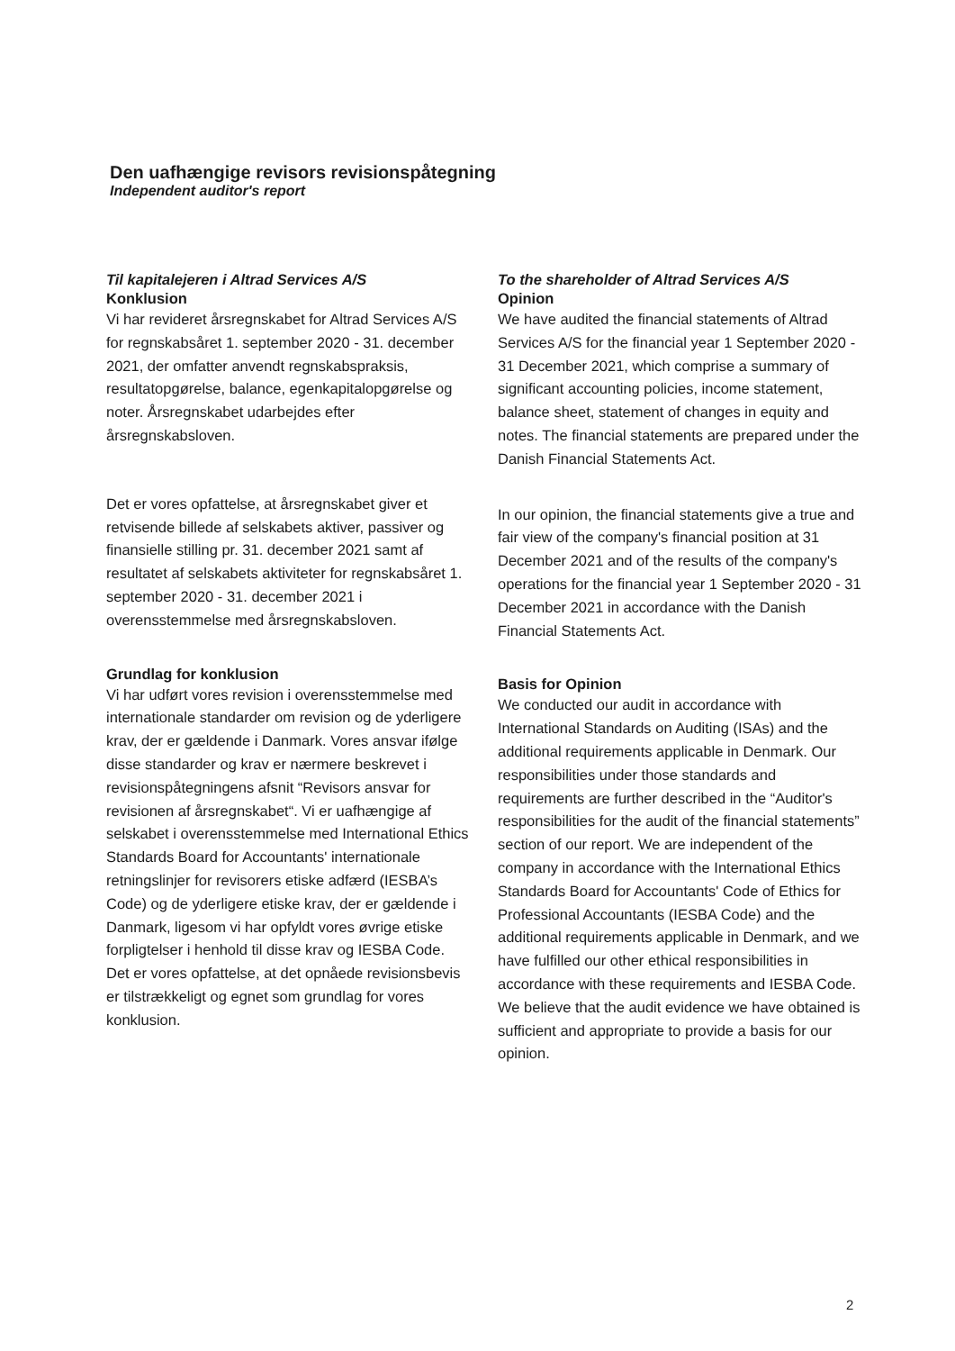Den uafhængige revisors revisionspåtegning
Independent auditor's report
Til kapitalejeren i Altrad Services A/S
Konklusion
Vi har revideret årsregnskabet for Altrad Services A/S for regnskabsåret 1. september 2020 - 31. december 2021, der omfatter anvendt regnskabspraksis, resultatopgørelse, balance, egenkapitalopgørelse og noter. Årsregnskabet udarbejdes efter årsregnskabsloven.
Det er vores opfattelse, at årsregnskabet giver et retvisende billede af selskabets aktiver, passiver og finansielle stilling pr. 31. december 2021 samt af resultatet af selskabets aktiviteter for regnskabsåret 1. september 2020 - 31. december 2021 i overensstemmelse med årsregnskabsloven.
Grundlag for konklusion
Vi har udført vores revision i overensstemmelse med internationale standarder om revision og de yderligere krav, der er gældende i Danmark. Vores ansvar ifølge disse standarder og krav er nærmere beskrevet i revisionspåtegningens afsnit “Revisors ansvar for revisionen af årsregnskabet“. Vi er uafhængige af selskabet i overensstemmelse med International Ethics Standards Board for Accountants' internationale retningslinjer for revisorers etiske adfærd (IESBA’s Code) og de yderligere etiske krav, der er gældende i Danmark, ligesom vi har opfyldt vores øvrige etiske forpligtelser i henhold til disse krav og IESBA Code. Det er vores opfattelse, at det opnåede revisionsbevis er tilstrækkeligt og egnet som grundlag for vores konklusion.
To the shareholder of Altrad Services A/S
Opinion
We have audited the financial statements of Altrad Services A/S for the financial year 1 September 2020 - 31 December 2021, which comprise a summary of significant accounting policies, income statement, balance sheet, statement of changes in equity and notes. The financial statements are prepared under the Danish Financial Statements Act.
In our opinion, the financial statements give a true and fair view of the company's financial position at 31 December 2021 and of the results of the company's operations for the financial year 1 September 2020 - 31 December 2021 in accordance with the Danish Financial Statements Act.
Basis for Opinion
We conducted our audit in accordance with International Standards on Auditing (ISAs) and the additional requirements applicable in Denmark. Our responsibilities under those standards and requirements are further described in the “Auditor's responsibilities for the audit of the financial statements” section of our report. We are independent of the company in accordance with the International Ethics Standards Board for Accountants' Code of Ethics for Professional Accountants (IESBA Code) and the additional requirements applicable in Denmark, and we have fulfilled our other ethical responsibilities in accordance with these requirements and IESBA Code. We believe that the audit evidence we have obtained is sufficient and appropriate to provide a basis for our opinion.
2